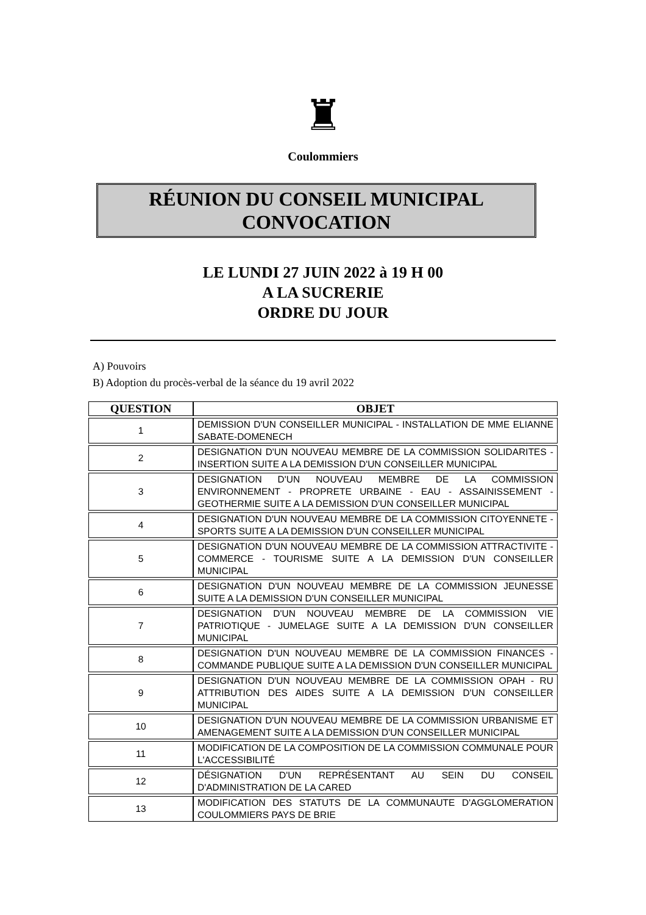♜
Coulommiers
RÉUNION DU CONSEIL MUNICIPAL
CONVOCATION
LE LUNDI 27 JUIN 2022 à 19 H 00
A LA SUCRERIE
ORDRE DU JOUR
A) Pouvoirs
B) Adoption du procès-verbal de la séance du 19 avril 2022
| QUESTION | OBJET |
| --- | --- |
| 1 | DEMISSION D'UN CONSEILLER MUNICIPAL - INSTALLATION DE MME ELIANNE SABATE-DOMENECH |
| 2 | DESIGNATION D'UN NOUVEAU MEMBRE DE LA COMMISSION SOLIDARITES - INSERTION SUITE A LA DEMISSION D'UN CONSEILLER MUNICIPAL |
| 3 | DESIGNATION D'UN NOUVEAU MEMBRE DE LA COMMISSION ENVIRONNEMENT - PROPRETE URBAINE - EAU - ASSAINISSEMENT - GEOTHERMIE SUITE A LA DEMISSION D'UN CONSEILLER MUNICIPAL |
| 4 | DESIGNATION D'UN NOUVEAU MEMBRE DE LA COMMISSION CITOYENNETE - SPORTS SUITE A LA DEMISSION D'UN CONSEILLER MUNICIPAL |
| 5 | DESIGNATION D'UN NOUVEAU MEMBRE DE LA COMMISSION ATTRACTIVITE - COMMERCE - TOURISME SUITE A LA DEMISSION D'UN CONSEILLER MUNICIPAL |
| 6 | DESIGNATION D'UN NOUVEAU MEMBRE DE LA COMMISSION JEUNESSE SUITE A LA DEMISSION D'UN CONSEILLER MUNICIPAL |
| 7 | DESIGNATION D'UN NOUVEAU MEMBRE DE LA COMMISSION VIE PATRIOTIQUE - JUMELAGE SUITE A LA DEMISSION D'UN CONSEILLER MUNICIPAL |
| 8 | DESIGNATION D'UN NOUVEAU MEMBRE DE LA COMMISSION FINANCES - COMMANDE PUBLIQUE SUITE A LA DEMISSION D'UN CONSEILLER MUNICIPAL |
| 9 | DESIGNATION D'UN NOUVEAU MEMBRE DE LA COMMISSION OPAH - RU ATTRIBUTION DES AIDES SUITE A LA DEMISSION D'UN CONSEILLER MUNICIPAL |
| 10 | DESIGNATION D'UN NOUVEAU MEMBRE DE LA COMMISSION URBANISME ET AMENAGEMENT SUITE A LA DEMISSION D'UN CONSEILLER MUNICIPAL |
| 11 | MODIFICATION DE LA COMPOSITION DE LA COMMISSION COMMUNALE POUR L'ACCESSIBILITÉ |
| 12 | DÉSIGNATION D'UN REPRÉSENTANT AU SEIN DU CONSEIL D'ADMINISTRATION DE LA CARED |
| 13 | MODIFICATION DES STATUTS DE LA COMMUNAUTE D'AGGLOMERATION COULOMMIERS PAYS DE BRIE |